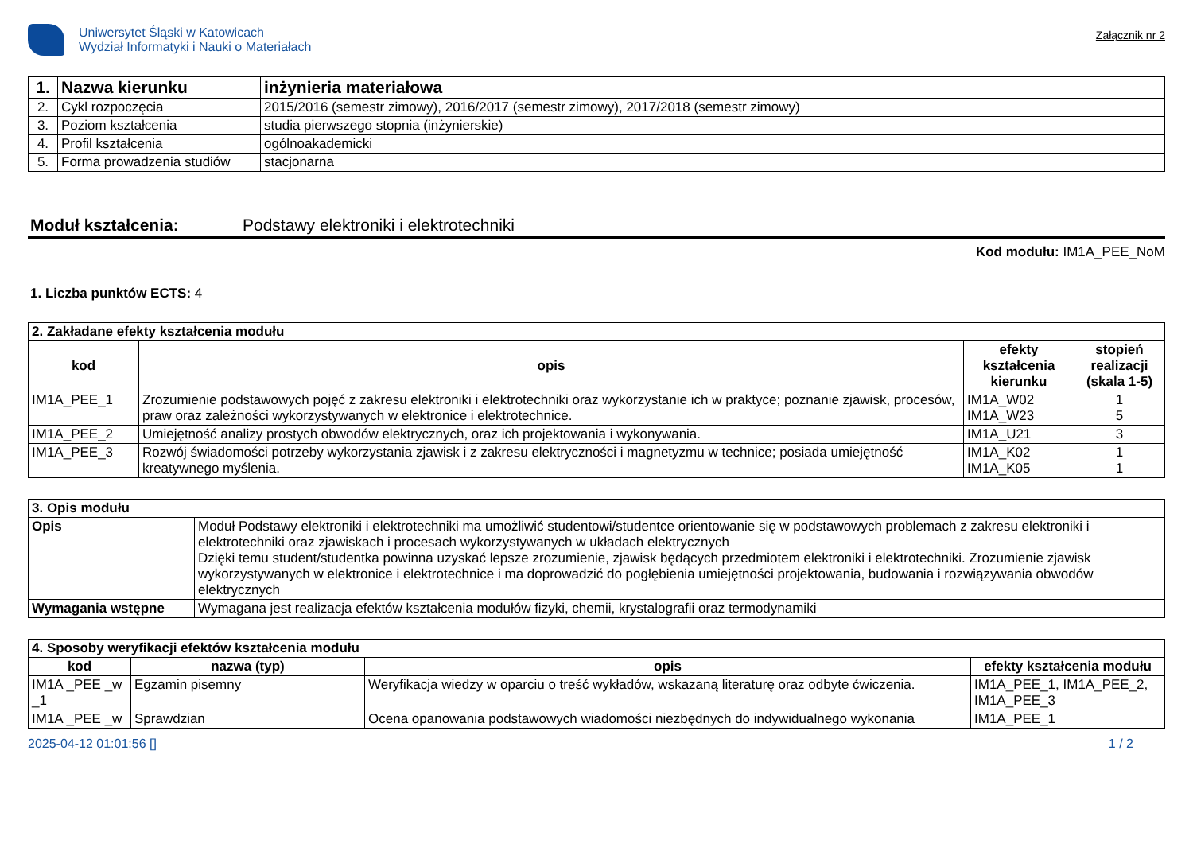Uniwersytet Śląski w Katowicach
Wydział Informatyki i Nauki o Materiałach
Załącznik nr 2
| 1. | Nazwa kierunku | inżynieria materiałowa |
| 2. | Cykl rozpoczęcia | 2015/2016 (semestr zimowy), 2016/2017 (semestr zimowy), 2017/2018 (semestr zimowy) |
| 3. | Poziom kształcenia | studia pierwszego stopnia (inżynierskie) |
| 4. | Profil kształcenia | ogólnoakademicki |
| 5. | Forma prowadzenia studiów | stacjonarna |
Moduł kształcenia: Podstawy elektroniki i elektrotechniki
Kod modułu: IM1A_PEE_NoM
1. Liczba punktów ECTS: 4
| 2. Zakładane efekty kształcenia modułu | | | |
| kod | opis | efekty kształcenia kierunku | stopień realizacji (skala 1-5) |
| IM1A_PEE_1 | Zrozumienie podstawowych pojęć z zakresu elektroniki i elektrotechniki oraz wykorzystanie ich w praktyce; poznanie zjawisk, procesów, praw oraz zależności wykorzystywanych w elektronice i elektrotechnice. | IM1A_W02 IM1A_W23 | 1 5 |
| IM1A_PEE_2 | Umiejętność analizy prostych obwodów elektrycznych, oraz ich projektowania i wykonywania. | IM1A_U21 | 3 |
| IM1A_PEE_3 | Rozwój świadomości potrzeby wykorzystania zjawisk i z zakresu elektryczności i magnetyzmu w technice; posiada umiejętność kreatywnego myślenia. | IM1A_K02 IM1A_K05 | 1 1 |
| 3. Opis modułu | |
| Opis | Moduł Podstawy elektroniki i elektrotechniki ma umożliwić studentowi/studentce orientowanie się w podstawowych problemach z zakresu elektroniki i elektrotechniki oraz zjawiskach i procesach wykorzystywanych w układach elektrycznych Dzięki temu student/studentka powinna uzyskać lepsze zrozumienie, zjawisk będących przedmiotem elektroniki i elektrotechniki. Zrozumienie zjawisk wykorzystywanych w elektronice i elektrotechnice i ma doprowadzić do pogłębienia umiejętności projektowania, budowania i rozwiązywania obwodów elektrycznych |
| Wymagania wstępne | Wymagana jest realizacja efektów kształcenia modułów fizyki, chemii, krystalografii oraz termodynamiki |
| 4. Sposoby weryfikacji efektów kształcenia modułu | | | |
| kod | nazwa (typ) | opis | efekty kształcenia modułu |
| IM1A _PEE _w _1 | Egzamin pisemny | Weryfikacja wiedzy w oparciu o treść wykładów, wskazaną literaturę oraz odbyte ćwiczenia. | IM1A_PEE_1, IM1A_PEE_2, IM1A_PEE_3 |
| IM1A _PEE _w | Sprawdzian | Ocena opanowania podstawowych wiadomości niezbędnych do indywidualnego wykonania | IM1A_PEE_1 |
2025-04-12 01:01:56 [] 1 / 2